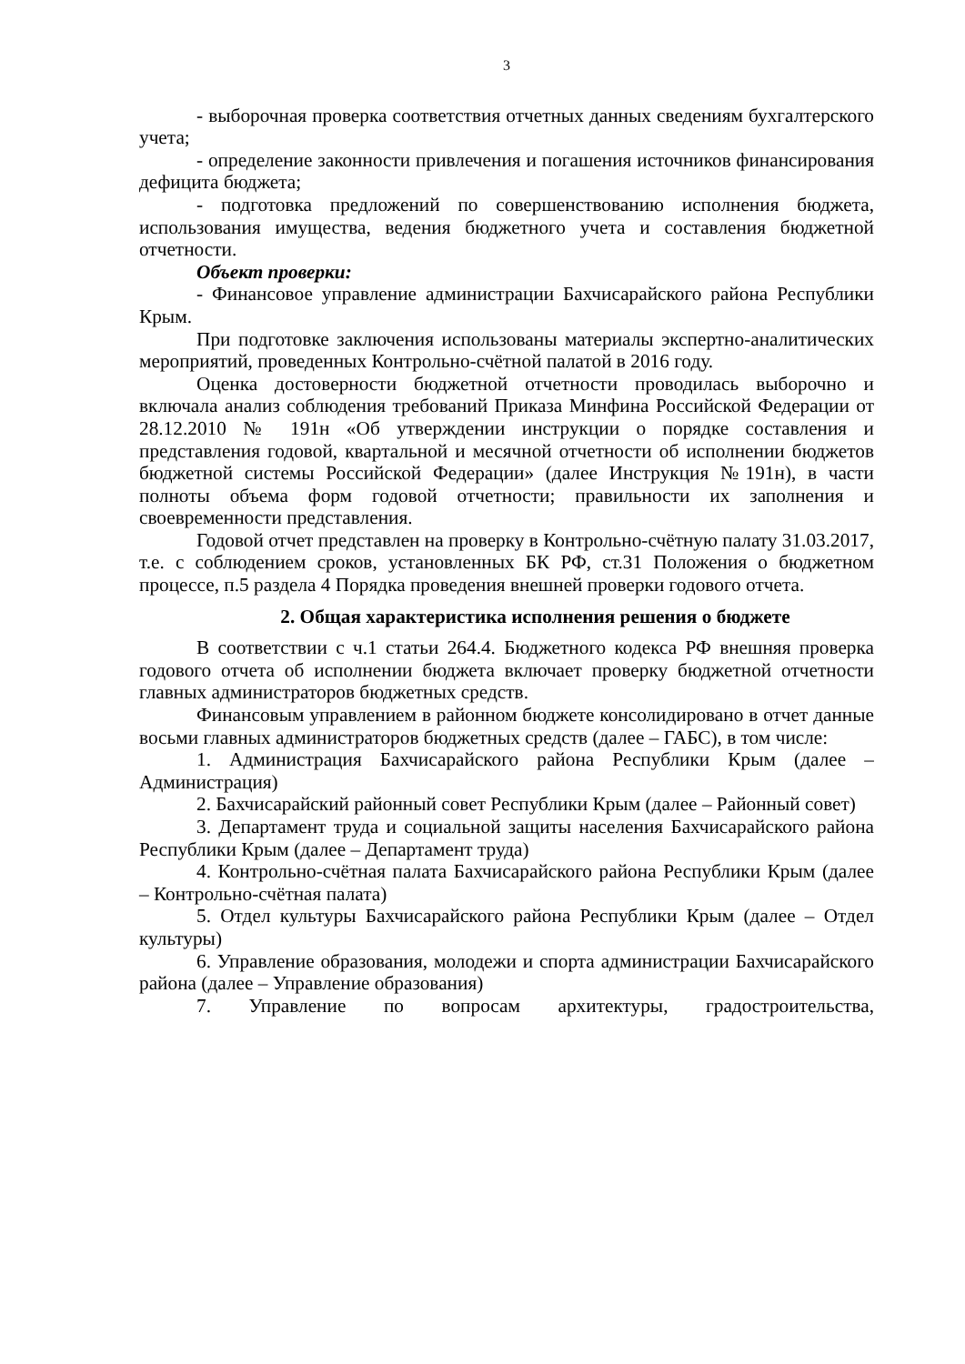3
- выборочная проверка соответствия отчетных данных сведениям бухгалтерского учета;
- определение законности привлечения и погашения источников финансирования дефицита бюджета;
- подготовка предложений по совершенствованию исполнения бюджета, использования имущества, ведения бюджетного учета и составления бюджетной отчетности.
Объект проверки:
- Финансовое управление администрации Бахчисарайского района Республики Крым.
При подготовке заключения использованы материалы экспертно-аналитических мероприятий, проведенных Контрольно-счётной палатой в 2016 году.
Оценка достоверности бюджетной отчетности проводилась выборочно и включала анализ соблюдения требований Приказа Минфина Российской Федерации от 28.12.2010 № 191н «Об утверждении инструкции о порядке составления и представления годовой, квартальной и месячной отчетности об исполнении бюджетов бюджетной системы Российской Федерации» (далее Инструкция №191н), в части полноты объема форм годовой отчетности; правильности их заполнения и своевременности представления.
Годовой отчет представлен на проверку в Контрольно-счётную палату 31.03.2017, т.е. с соблюдением сроков, установленных БК РФ, ст.31 Положения о бюджетном процессе, п.5 раздела 4 Порядка проведения внешней проверки годового отчета.
2. Общая характеристика исполнения решения о бюджете
В соответствии с ч.1 статьи 264.4. Бюджетного кодекса РФ внешняя проверка годового отчета об исполнении бюджета включает проверку бюджетной отчетности главных администраторов бюджетных средств.
Финансовым управлением в районном бюджете консолидировано в отчет данные восьми главных администраторов бюджетных средств (далее – ГАБС), в том числе:
1. Администрация Бахчисарайского района Республики Крым (далее – Администрация)
2. Бахчисарайский районный совет Республики Крым (далее – Районный совет)
3. Департамент труда и социальной защиты населения Бахчисарайского района Республики Крым (далее – Департамент труда)
4. Контрольно-счётная палата Бахчисарайского района Республики Крым (далее – Контрольно-счётная палата)
5. Отдел культуры Бахчисарайского района Республики Крым (далее – Отдел культуры)
6. Управление образования, молодежи и спорта администрации Бахчисарайского района (далее – Управление образования)
7. Управление по вопросам архитектуры, градостроительства,